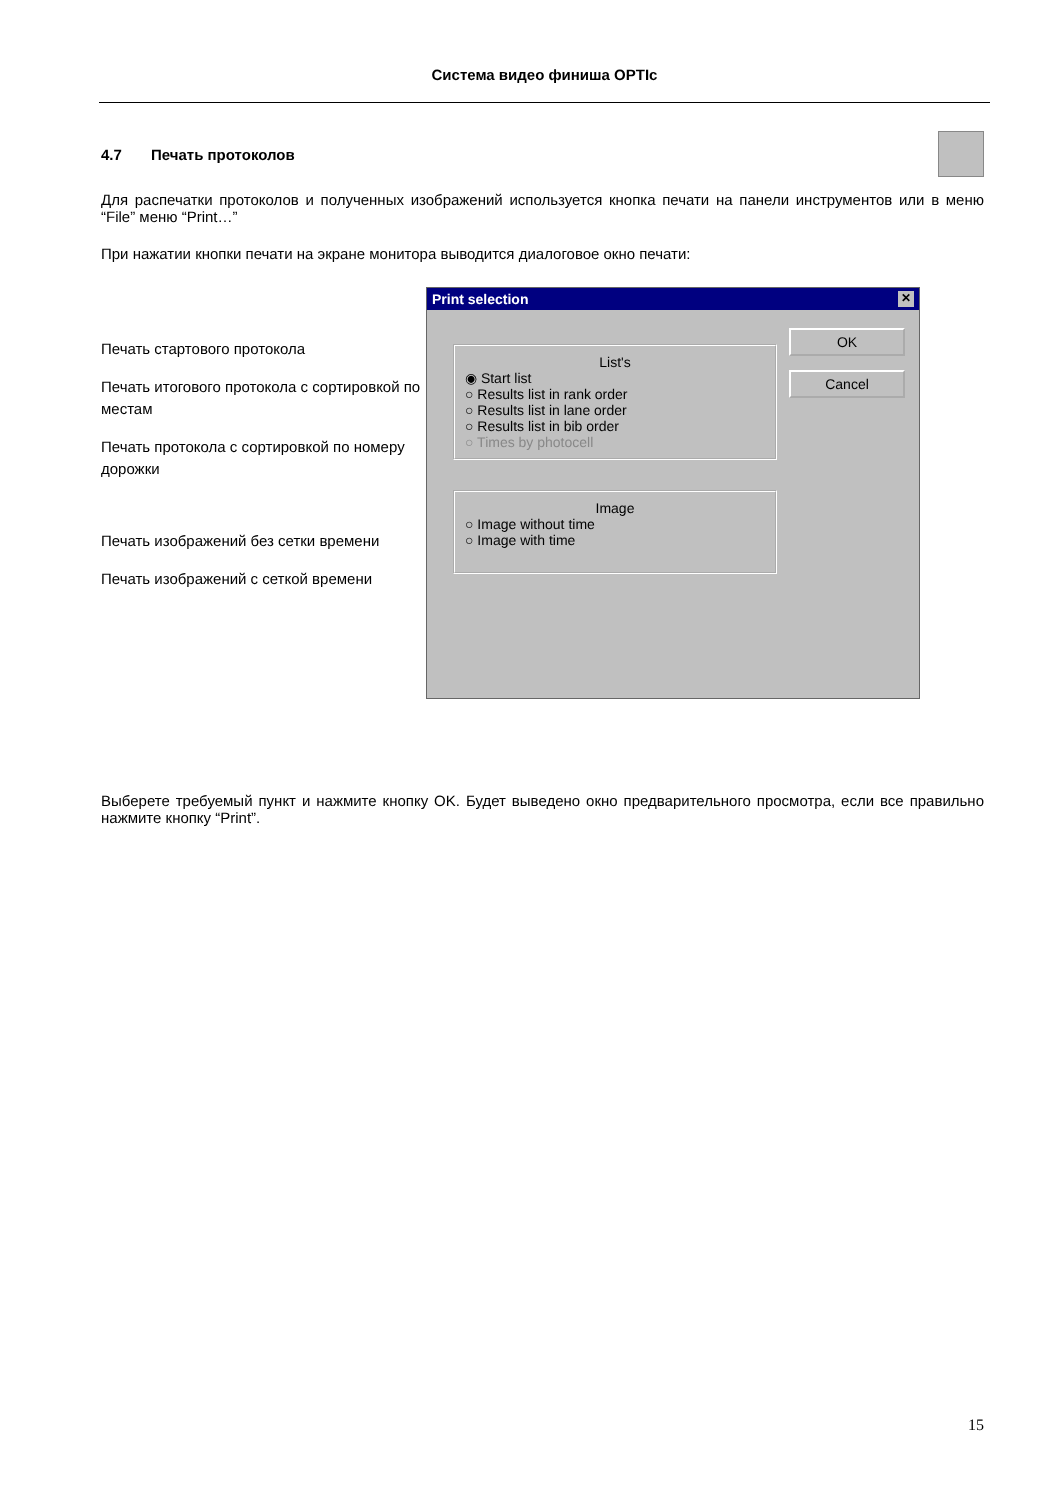Система видео финиша OPTIc
4.7 Печать протоколов
Для распечатки протоколов и полученных изображений используется кнопка печати на панели инструментов или в меню “File” меню “Print…”
При нажатии кнопки печати на экране монитора выводится диалоговое окно печати:
Печать стартового протокола
Печать итогового протокола с сортировкой по местам
Печать протокола с сортировкой по номеру дорожки
Печать изображений без сетки времени
Печать изображений с сеткой времени
Print selection ✕
OK
Cancel
List's
◉ Start list
○ Results list in rank order
○ Results list in lane order
○ Results list in bib order
○ Times by photocell
Image
○ Image without time
○ Image with time
Выберете требуемый пункт и нажмите кнопку OK. Будет выведено окно предварительного просмотра, если все правильно нажмите кнопку “Print”.
15